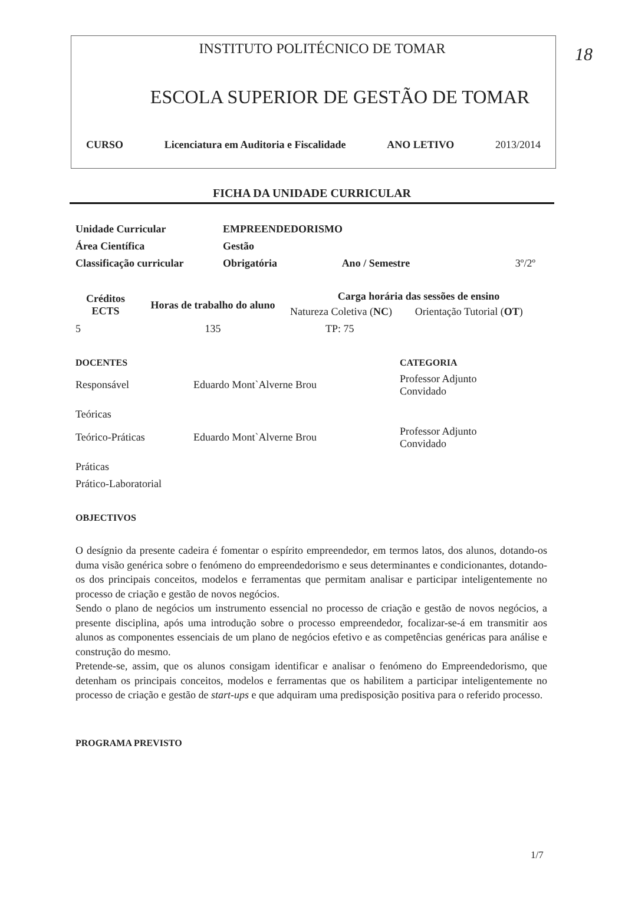18
INSTITUTO POLITÉCNICO DE TOMAR
ESCOLA SUPERIOR DE GESTÃO DE TOMAR
CURSO Licenciatura em Auditoria e Fiscalidade ANO LETIVO 2013/2014
FICHA DA UNIDADE CURRICULAR
| Unidade Curricular | EMPREENDEDORISMO | | |
| Área Científica | Gestão | | |
| Classificação curricular | Obrigatória | Ano / Semestre | 3º/2º |
| Créditos ECTS | Horas de trabalho do aluno | Carga horária das sessões de ensino | |
| --- | --- | --- | --- |
| | | Natureza Coletiva ( NC ) | Orientação Tutorial ( OT ) |
| 5 | 135 | TP: 75 | |
| DOCENTES | | CATEGORIA |
| Responsável | Eduardo Mont`Alverne Brou | Professor Adjunto Convidado |
| Teóricas | | |
| Teórico-Práticas | Eduardo Mont`Alverne Brou | Professor Adjunto Convidado |
| Práticas | | |
| Prático-Laboratorial | | |
OBJECTIVOS
O desígnio da presente cadeira é fomentar o espírito empreendedor, em termos latos, dos alunos, dotando-os duma visão genérica sobre o fenómeno do empreendedorismo e seus determinantes e condicionantes, dotando-os dos principais conceitos, modelos e ferramentas que permitam analisar e participar inteligentemente no processo de criação e gestão de novos negócios.
Sendo o plano de negócios um instrumento essencial no processo de criação e gestão de novos negócios, a presente disciplina, após uma introdução sobre o processo empreendedor, focalizar-se-á em transmitir aos alunos as componentes essenciais de um plano de negócios efetivo e as competências genéricas para análise e construção do mesmo.
Pretende-se, assim, que os alunos consigam identificar e analisar o fenómeno do Empreendedorismo, que detenham os principais conceitos, modelos e ferramentas que os habilitem a participar inteligentemente no processo de criação e gestão de start-ups e que adquiram uma predisposição positiva para o referido processo.
PROGRAMA PREVISTO
1/7